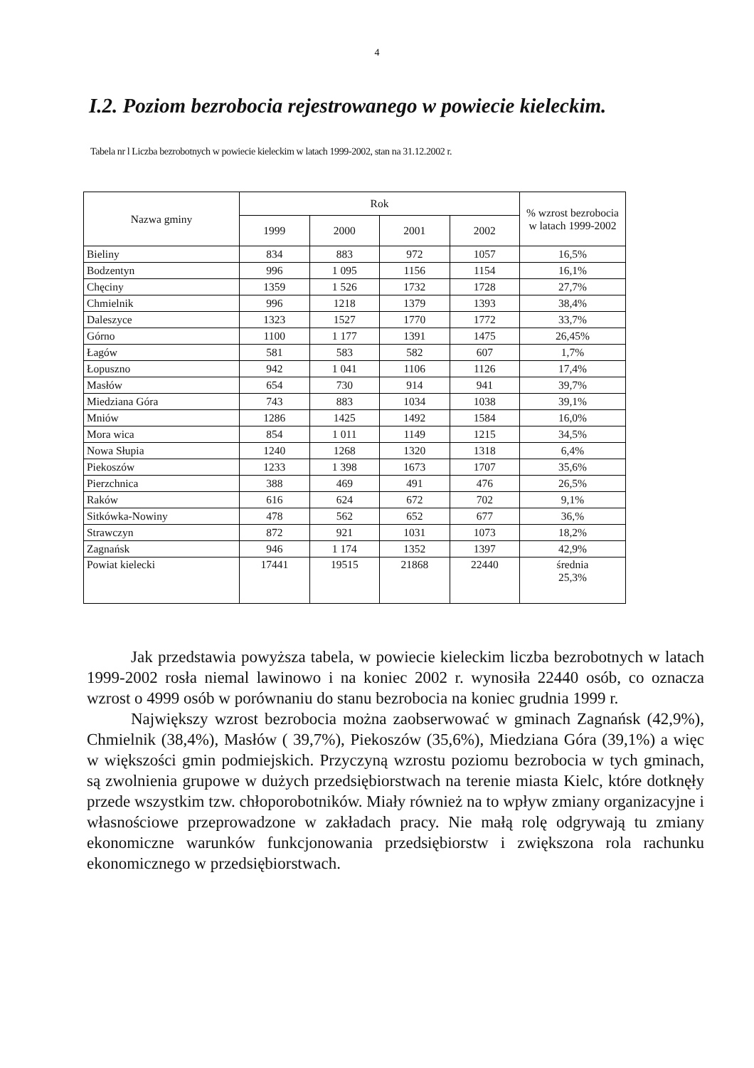4
I.2. Poziom bezrobocia rejestrowanego w powiecie kieleckim.
Tabela nr l Liczba bezrobotnych w powiecie kieleckim w latach 1999-2002, stan na 31.12.2002 r.
| Nazwa gminy | Rok | | | | % wzrost bezrobocia w latach 1999-2002 |
| --- | --- | --- | --- | --- | --- |
| | 1999 | 2000 | 2001 | 2002 | |
| Bieliny | 834 | 883 | 972 | 1057 | 16,5% |
| Bodzentyn | 996 | 1 095 | 1156 | 1154 | 16,1% |
| Chęciny | 1359 | 1 526 | 1732 | 1728 | 27,7% |
| Chmielnik | 996 | 1218 | 1379 | 1393 | 38,4% |
| Daleszyce | 1323 | 1527 | 1770 | 1772 | 33,7% |
| Górno | 1100 | 1 177 | 1391 | 1475 | 26,45% |
| Łagów | 581 | 583 | 582 | 607 | 1,7% |
| Łopuszno | 942 | 1 041 | 1106 | 1126 | 17,4% |
| Masłów | 654 | 730 | 914 | 941 | 39,7% |
| Miedziana Góra | 743 | 883 | 1034 | 1038 | 39,1% |
| Mniów | 1286 | 1425 | 1492 | 1584 | 16,0% |
| Mora wica | 854 | 1 011 | 1149 | 1215 | 34,5% |
| Nowa Słupia | 1240 | 1268 | 1320 | 1318 | 6,4% |
| Piekoszów | 1233 | 1 398 | 1673 | 1707 | 35,6% |
| Pierzchnica | 388 | 469 | 491 | 476 | 26,5% |
| Raków | 616 | 624 | 672 | 702 | 9,1% |
| Sitkówka-Nowiny | 478 | 562 | 652 | 677 | 36,% |
| Strawczyn | 872 | 921 | 1031 | 1073 | 18,2% |
| Zagnańsk | 946 | 1 174 | 1352 | 1397 | 42,9% |
| Powiat kielecki | 17441 | 19515 | 21868 | 22440 | średnia 25,3% |
Jak przedstawia powyższa tabela, w powiecie kieleckim liczba bezrobotnych w latach 1999-2002 rosła niemal lawinowo i na koniec 2002 r. wynosiła 22440 osób, co oznacza wzrost o 4999 osób w porównaniu do stanu bezrobocia na koniec grudnia 1999 r.
Największy wzrost bezrobocia można zaobserwować w gminach Zagnańsk (42,9%), Chmielnik (38,4%), Masłów ( 39,7%), Piekoszów (35,6%), Miedziana Góra (39,1%) a więc w większości gmin podmiejskich. Przyczyną wzrostu poziomu bezrobocia w tych gminach, są zwolnienia grupowe w dużych przedsiębiorstwach na terenie miasta Kielc, które dotknęły przede wszystkim tzw. chłoporobotników. Miały również na to wpływ zmiany organizacyjne i własnościowe przeprowadzone w zakładach pracy. Nie małą rolę odgrywają tu zmiany ekonomiczne warunków funkcjonowania przedsiębiorstw i zwiększona rola rachunku ekonomicznego w przedsiębiorstwach.